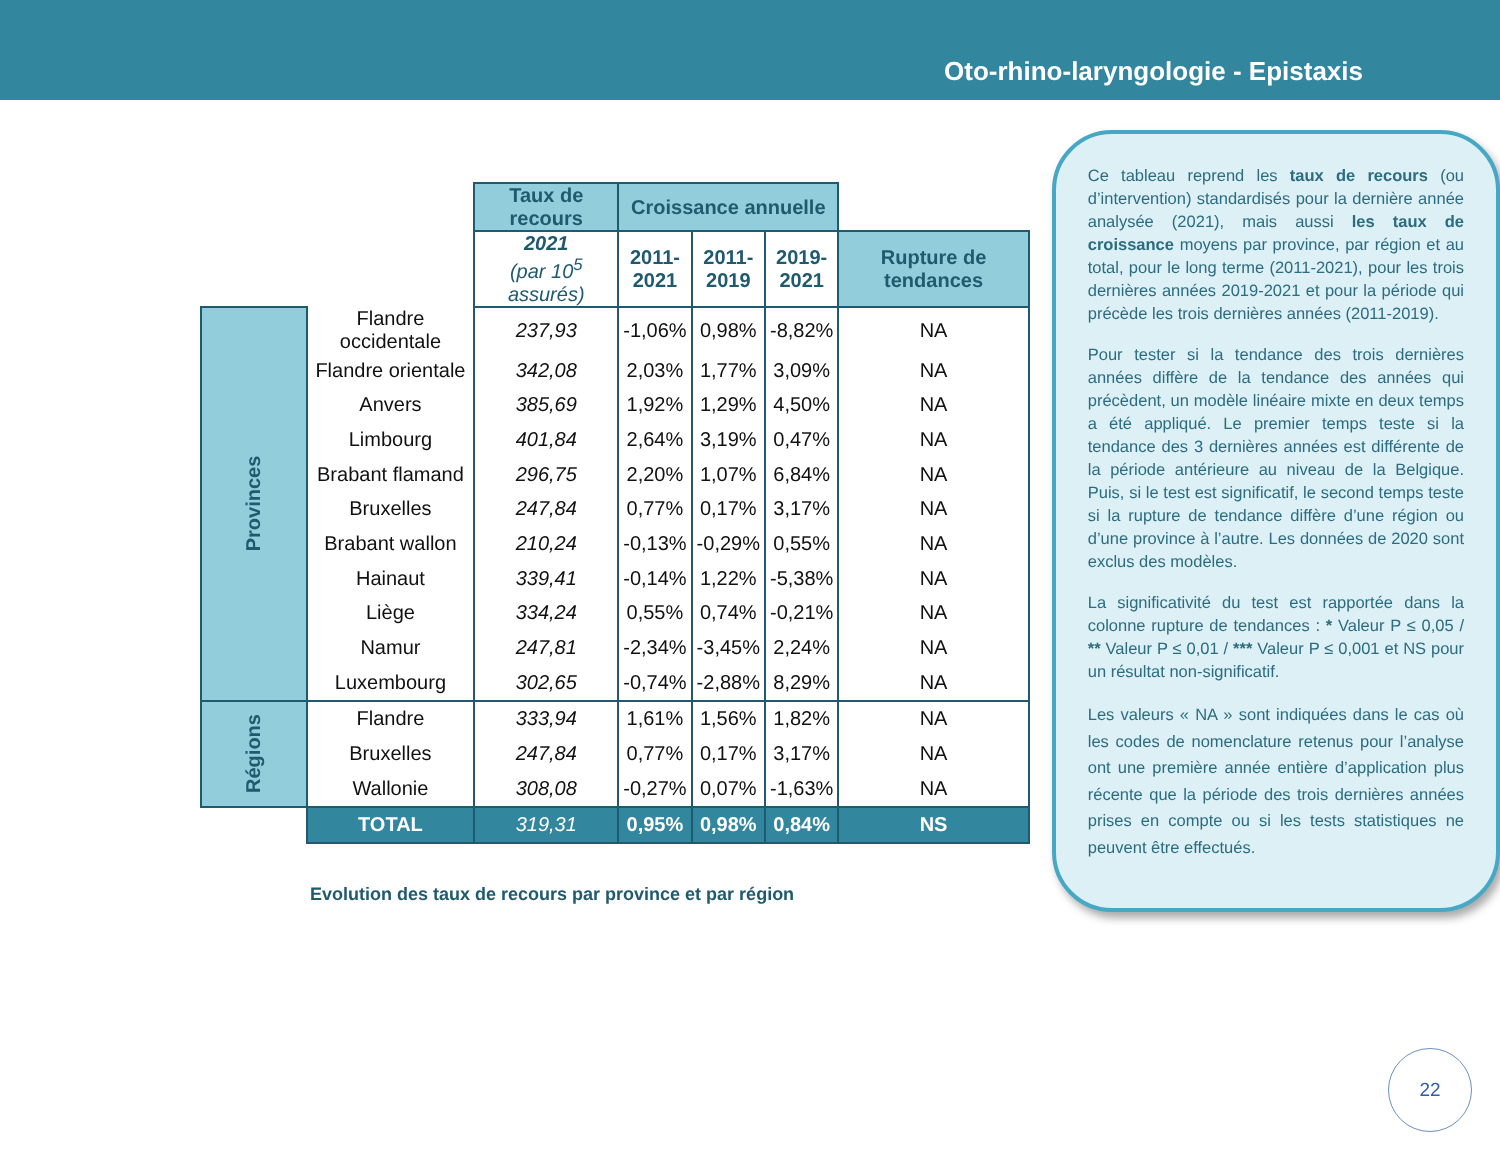Oto-rhino-laryngologie - Epistaxis
| | | Taux de recours | Croissance annuelle | | | |
| | | 2021 (par 10<sup>5</sup> assurés) | 2011- 2021 | 2011- 2019 | 2019- 2021 | Rupture de tendances |
| Provinces | Flandre occidentale | 237,93 | -1,06% | 0,98% | -8,82% | NA |
| | Flandre orientale | 342,08 | 2,03% | 1,77% | 3,09% | NA |
| | Anvers | 385,69 | 1,92% | 1,29% | 4,50% | NA |
| | Limbourg | 401,84 | 2,64% | 3,19% | 0,47% | NA |
| | Brabant flamand | 296,75 | 2,20% | 1,07% | 6,84% | NA |
| | Bruxelles | 247,84 | 0,77% | 0,17% | 3,17% | NA |
| | Brabant wallon | 210,24 | -0,13% | -0,29% | 0,55% | NA |
| | Hainaut | 339,41 | -0,14% | 1,22% | -5,38% | NA |
| | Liège | 334,24 | 0,55% | 0,74% | -0,21% | NA |
| | Namur | 247,81 | -2,34% | -3,45% | 2,24% | NA |
| | Luxembourg | 302,65 | -0,74% | -2,88% | 8,29% | NA |
| Régions | Flandre | 333,94 | 1,61% | 1,56% | 1,82% | NA |
| | Bruxelles | 247,84 | 0,77% | 0,17% | 3,17% | NA |
| | Wallonie | 308,08 | -0,27% | 0,07% | -1,63% | NA |
| | TOTAL | 319,31 | 0,95% | 0,98% | 0,84% | NS |
Evolution des taux de recours par province et par région
Ce tableau reprend les taux de recours (ou d’intervention) standardisés pour la dernière année analysée (2021), mais aussi les taux de croissance moyens par province, par région et au total, pour le long terme (2011-2021), pour les trois dernières années 2019-2021 et pour la période qui précède les trois dernières années (2011-2019).
Pour tester si la tendance des trois dernières années diffère de la tendance des années qui précèdent, un modèle linéaire mixte en deux temps a été appliqué. Le premier temps teste si la tendance des 3 dernières années est différente de la période antérieure au niveau de la Belgique. Puis, si le test est significatif, le second temps teste si la rupture de tendance diffère d’une région ou d’une province à l’autre. Les données de 2020 sont exclus des modèles.
La significativité du test est rapportée dans la colonne rupture de tendances : * Valeur P ≤ 0,05 / ** Valeur P ≤ 0,01 / *** Valeur P ≤ 0,001 et NS pour un résultat non-significatif.
Les valeurs « NA » sont indiquées dans le cas où les codes de nomenclature retenus pour l’analyse ont une première année entière d’application plus récente que la période des trois dernières années prises en compte ou si les tests statistiques ne peuvent être effectués.
22